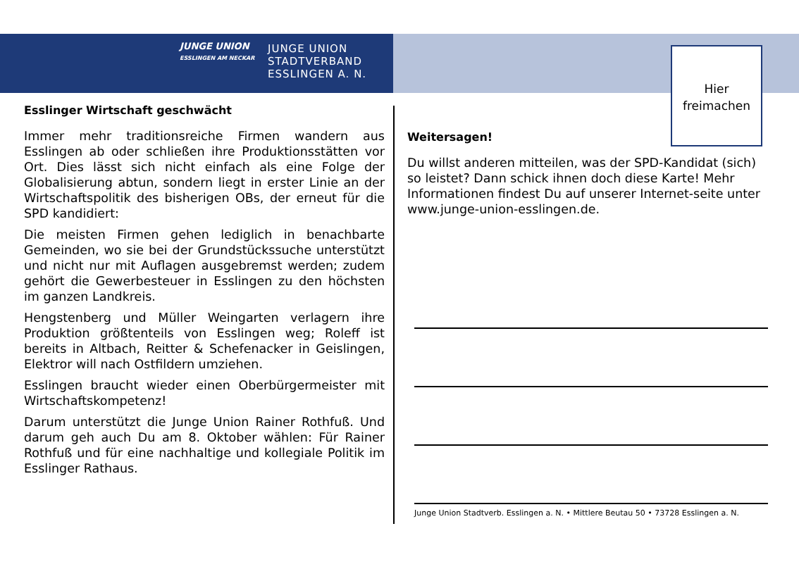JUNGE UNION
ESSLINGEN AM NECKAR
JUNGE UNION
STADTVERBAND
ESSLINGEN A. N.
Hier
freimachen
Esslinger Wirtschaft geschwächt
Immer mehr traditionsreiche Firmen wandern aus Esslingen ab oder schließen ihre Produktionsstätten vor Ort. Dies lässt sich nicht einfach als eine Folge der Globalisierung abtun, sondern liegt in erster Linie an der Wirtschaftspolitik des bisherigen OBs, der erneut für die SPD kandidiert:
Die meisten Firmen gehen lediglich in benachbarte Gemeinden, wo sie bei der Grundstückssuche unterstützt und nicht nur mit Auflagen ausgebremst werden; zudem gehört die Gewerbesteuer in Esslingen zu den höchsten im ganzen Landkreis.
Hengstenberg und Müller Weingarten verlagern ihre Produktion größtenteils von Esslingen weg; Roleff ist bereits in Altbach, Reitter & Schefenacker in Geislingen, Elektror will nach Ostfildern umziehen.
Esslingen braucht wieder einen Oberbürgermeister mit Wirtschaftskompetenz!
Darum unterstützt die Junge Union Rainer Rothfuß. Und darum geh auch Du am 8. Oktober wählen: Für Rainer Rothfuß und für eine nachhaltige und kollegiale Politik im Esslinger Rathaus.
Weitersagen!
Du willst anderen mitteilen, was der SPD-Kandidat (sich) so leistet? Dann schick ihnen doch diese Karte! Mehr Informationen findest Du auf unserer Internet-seite unter www.junge-union-esslingen.de.
Junge Union Stadtverb. Esslingen a. N. • Mittlere Beutau 50 • 73728 Esslingen a. N.